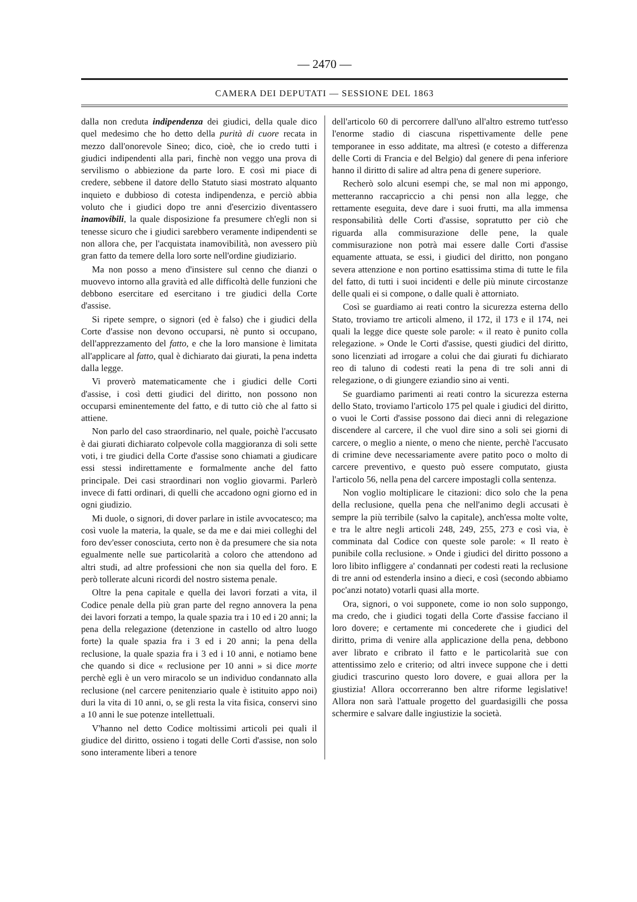— 2470 —
CAMERA DEI DEPUTATI — SESSIONE DEL 1863
dalla non creduta indipendenza dei giudici, della quale dico quel medesimo che ho detto della purità di cuore recata in mezzo dall'onorevole Sineo; dico, cioè, che io credo tutti i giudici indipendenti alla pari, finchè non veggo una prova di servilismo o abbiezione da parte loro. E così mi piace di credere, sebbene il datore dello Statuto siasi mostrato alquanto inquieto e dubbioso di cotesta indipendenza, e perciò abbia voluto che i giudici dopo tre anni d'esercizio diventassero inamovibili, la quale disposizione fa presumere ch'egli non si tenesse sicuro che i giudici sarebbero veramente indipendenti se non allora che, per l'acquistata inamovibilità, non avessero più gran fatto da temere della loro sorte nell'ordine giudiziario.
Ma non posso a meno d'insistere sul cenno che dianzi o muovevo intorno alla gravità ed alle difficoltà delle funzioni che debbono esercitare ed esercitano i tre giudici della Corte d'assise.
Si ripete sempre, o signori (ed è falso) che i giudici della Corte d'assise non devono occuparsi, nè punto si occupano, dell'apprezzamento del fatto, e che la loro mansione è limitata all'applicare al fatto, qual è dichiarato dai giurati, la pena indetta dalla legge.
Vi proverò matematicamente che i giudici delle Corti d'assise, i così detti giudici del diritto, non possono non occuparsi eminentemente del fatto, e di tutto ciò che al fatto si attiene.
Non parlo del caso straordinario, nel quale, poichè l'accusato è dai giurati dichiarato colpevole colla maggioranza di soli sette voti, i tre giudici della Corte d'assise sono chiamati a giudicare essi stessi indirettamente e formalmente anche del fatto principale. Dei casi straordinari non voglio giovarmi. Parlerò invece di fatti ordinari, di quelli che accadono ogni giorno ed in ogni giudizio.
Mi duole, o signori, di dover parlare in istile avvocatesco; ma così vuole la materia, la quale, se da me e dai miei colleghi del foro dev'esser conosciuta, certo non è da presumere che sia nota egualmente nelle sue particolarità a coloro che attendono ad altri studi, ad altre professioni che non sia quella del foro. E però tollerate alcuni ricordi del nostro sistema penale.
Oltre la pena capitale e quella dei lavori forzati a vita, il Codice penale della più gran parte del regno annovera la pena dei lavori forzati a tempo, la quale spazia tra i 10 ed i 20 anni; la pena della relegazione (detenzione in castello od altro luogo forte) la quale spazia fra i 3 ed i 20 anni; la pena della reclusione, la quale spazia fra i 3 ed i 10 anni, e notiamo bene che quando si dice « reclusione per 10 anni » si dice morte perchè egli è un vero miracolo se un individuo condannato alla reclusione (nel carcere penitenziario quale è istituito appo noi) duri la vita di 10 anni, o, se gli resta la vita fisica, conservi sino a 10 anni le sue potenze intellettuali.
V'hanno nel detto Codice moltissimi articoli pei quali il giudice del diritto, ossieno i togati delle Corti d'assise, non solo sono interamente liberi a tenore
dell'articolo 60 di percorrere dall'uno all'altro estremo tutt'esso l'enorme stadio di ciascuna rispettivamente delle pene temporanee in esso additate, ma altresì (e cotesto a differenza delle Corti di Francia e del Belgio) dal genere di pena inferiore hanno il diritto di salire ad altra pena di genere superiore.
Recherò solo alcuni esempi che, se mal non mi appongo, metteranno raccapriccio a chi pensi non alla legge, che rettamente eseguita, deve dare i suoi frutti, ma alla immensa responsabilità delle Corti d'assise, sopratutto per ciò che riguarda alla commisurazione delle pene, la quale commisurazione non potrà mai essere dalle Corti d'assise equamente attuata, se essi, i giudici del diritto, non pongano severa attenzione e non portino esattissima stima di tutte le fila del fatto, di tutti i suoi incidenti e delle più minute circostanze delle quali ei si compone, o dalle quali è attorniato.
Così se guardiamo ai reati contro la sicurezza esterna dello Stato, troviamo tre articoli almeno, il 172, il 173 e il 174, nei quali la legge dice queste sole parole: « il reato è punito colla relegazione. » Onde le Corti d'assise, questi giudici del diritto, sono licenziati ad irrogare a colui che dai giurati fu dichiarato reo di taluno di codesti reati la pena di tre soli anni di relegazione, o di giungere eziandio sino ai venti.
Se guardiamo parimenti ai reati contro la sicurezza esterna dello Stato, troviamo l'articolo 175 pel quale i giudici del diritto, o vuoi le Corti d'assise possono dai dieci anni di relegazione discendere al carcere, il che vuol dire sino a soli sei giorni di carcere, o meglio a niente, o meno che niente, perchè l'accusato di crimine deve necessariamente avere patito poco o molto di carcere preventivo, e questo può essere computato, giusta l'articolo 56, nella pena del carcere impostagli colla sentenza.
Non voglio moltiplicare le citazioni: dico solo che la pena della reclusione, quella pena che nell'animo degli accusati è sempre la più terribile (salvo la capitale), anch'essa molte volte, e tra le altre negli articoli 248, 249, 255, 273 e così via, è comminata dal Codice con queste sole parole: « Il reato è punibile colla reclusione. » Onde i giudici del diritto possono a loro libito infliggere a' condannati per codesti reati la reclusione di tre anni od estenderla insino a dieci, e così (secondo abbiamo poc'anzi notato) votarli quasi alla morte.
Ora, signori, o voi supponete, come io non solo suppongo, ma credo, che i giudici togati della Corte d'assise facciano il loro dovere; e certamente mi concederete che i giudici del diritto, prima di venire alla applicazione della pena, debbono aver librato e cribrato il fatto e le particolarità sue con attentissimo zelo e criterio; od altri invece suppone che i detti giudici trascurino questo loro dovere, e guai allora per la giustizia! Allora occorreranno ben altre riforme legislative! Allora non sarà l'attuale progetto del guardasigilli che possa schermire e salvare dalle ingiustizie la società.